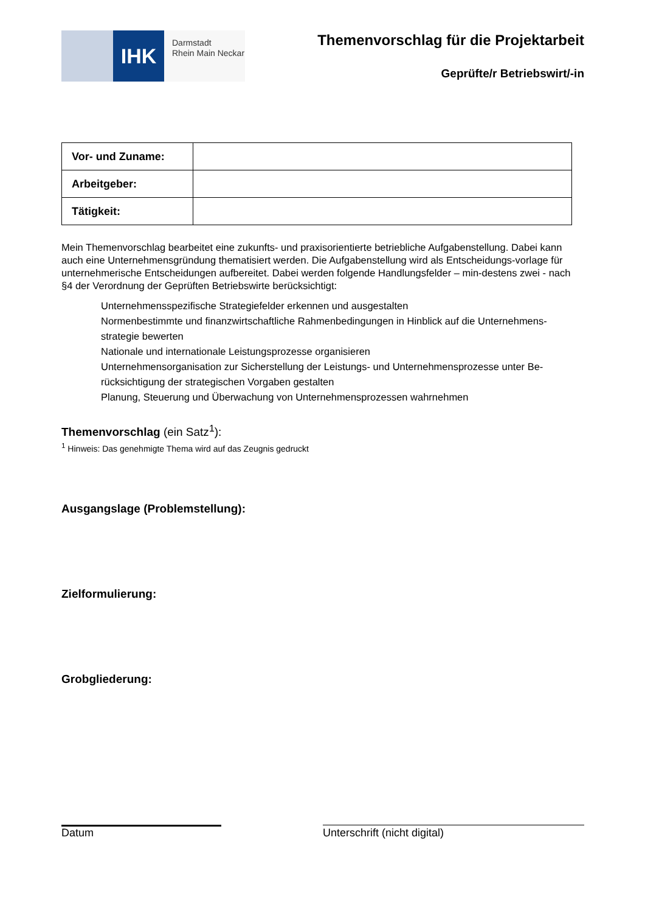IHK
Darmstadt
Rhein Main Neckar
Themenvorschlag für die Projektarbeit
Geprüfte/r Betriebswirt/-in
| Vor- und Zuname: | |
| Arbeitgeber: | |
| Tätigkeit: | |
Mein Themenvorschlag bearbeitet eine zukunfts- und praxisorientierte betriebliche Aufgabenstellung. Dabei kann auch eine Unternehmensgründung thematisiert werden. Die Aufgabenstellung wird als Entscheidungs-vorlage für unternehmerische Entscheidungen aufbereitet. Dabei werden folgende Handlungsfelder – min-destens zwei - nach §4 der Verordnung der Geprüften Betriebswirte berücksichtigt:
Unternehmensspezifische Strategiefelder erkennen und ausgestalten
Normenbestimmte und finanzwirtschaftliche Rahmenbedingungen in Hinblick auf die Unternehmens-strategie bewerten
Nationale und internationale Leistungsprozesse organisieren
Unternehmensorganisation zur Sicherstellung der Leistungs- und Unternehmensprozesse unter Be-rücksichtigung der strategischen Vorgaben gestalten
Planung, Steuerung und Überwachung von Unternehmensprozessen wahrnehmen
Themenvorschlag (ein Satz<sup>1</sup>):
<sup>1</sup> Hinweis: Das genehmigte Thema wird auf das Zeugnis gedruckt
Ausgangslage (Problemstellung):
Zielformulierung:
Grobgliederung:
Datum Unterschrift (nicht digital)